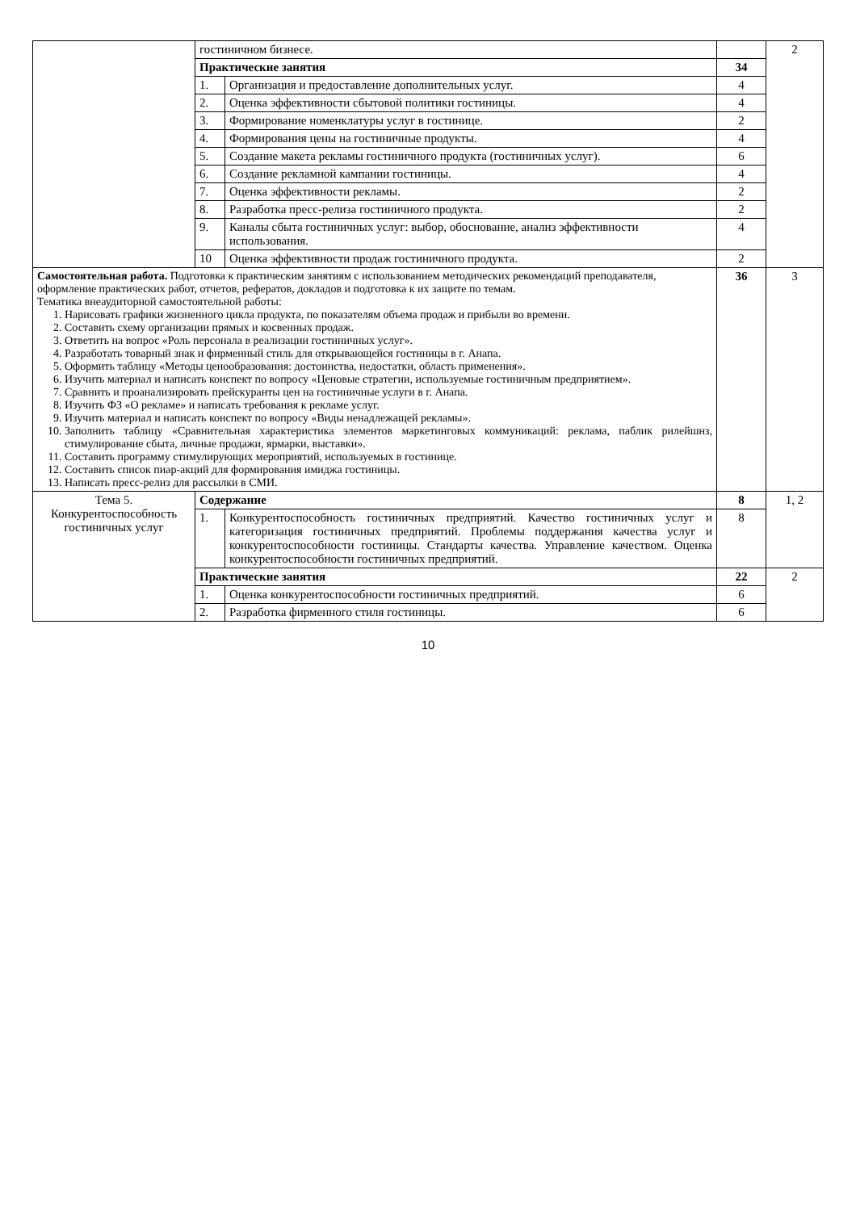| | гостиничном бизнесе. | | | 2 |
| | Практические занятия | | 34 | |
| | 1. | Организация и предоставление дополнительных услуг. | 4 | |
| | 2. | Оценка эффективности сбытовой политики гостиницы. | 4 | |
| | 3. | Формирование номенклатуры услуг в гостинице. | 2 | |
| | 4. | Формирования цены на гостиничные продукты. | 4 | |
| | 5. | Создание макета рекламы гостиничного продукта (гостиничных услуг). | 6 | |
| | 6. | Создание рекламной кампании гостиницы. | 4 | |
| | 7. | Оценка эффективности рекламы. | 2 | |
| | 8. | Разработка пресс-релиза гостиничного продукта. | 2 | |
| | 9. | Каналы сбыта гостиничных услуг: выбор, обоснование, анализ эффективности использования. | 4 | |
| | 10 | Оценка эффективности продаж гостиничного продукта. | 2 | |
| Самостоятельная работа. Подготовка к практическим занятиям с использованием методических рекомендаций преподавателя, оформление практических работ, отчетов, рефератов, докладов и подготовка к их защите по темам. Тематика внеаудиторной самостоятельной работы: 1. Нарисовать графики жизненного цикла продукта, по показателям объема продаж и прибыли во времени. 2. Составить схему организации прямых и косвенных продаж. 3. Ответить на вопрос «Роль персонала в реализации гостиничных услуг». 4. Разработать товарный знак и фирменный стиль для открывающейся гостиницы в г. Анапа. 5. Оформить таблицу «Методы ценообразования: достоинства, недостатки, область применения». 6. Изучить материал и написать конспект по вопросу «Ценовые стратегии, используемые гостиничным предприятием». 7. Сравнить и проанализировать прейскуранты цен на гостиничные услуги в г. Анапа. 8. Изучить ФЗ «О рекламе» и написать требования к рекламе услуг. 9. Изучить материал и написать конспект по вопросу «Виды ненадлежащей рекламы». 10. Заполнить таблицу «Сравнительная характеристика элементов маркетинговых коммуникаций: реклама, паблик рилейшнз, стимулирование сбыта, личные продажи, ярмарки, выставки». 11. Составить программу стимулирующих мероприятий, используемых в гостинице. 12. Составить список пиар-акций для формирования имиджа гостиницы. 13. Написать пресс-релиз для рассылки в СМИ. | | | 36 | 3 |
| Тема 5. Конкурентоспособность гостиничных услуг | Содержание | | 8 | 1, 2 |
| | 1. | Конкурентоспособность гостиничных предприятий. Качество гостиничных услуг и категоризация гостиничных предприятий. Проблемы поддержания качества услуг и конкурентоспособности гостиницы. Стандарты качества. Управление качеством. Оценка конкурентоспособности гостиничных предприятий. | 8 | |
| | Практические занятия | | 22 | 2 |
| | 1. | Оценка конкурентоспособности гостиничных предприятий. | 6 | |
| | 2. | Разработка фирменного стиля гостиницы. | 6 | |
10